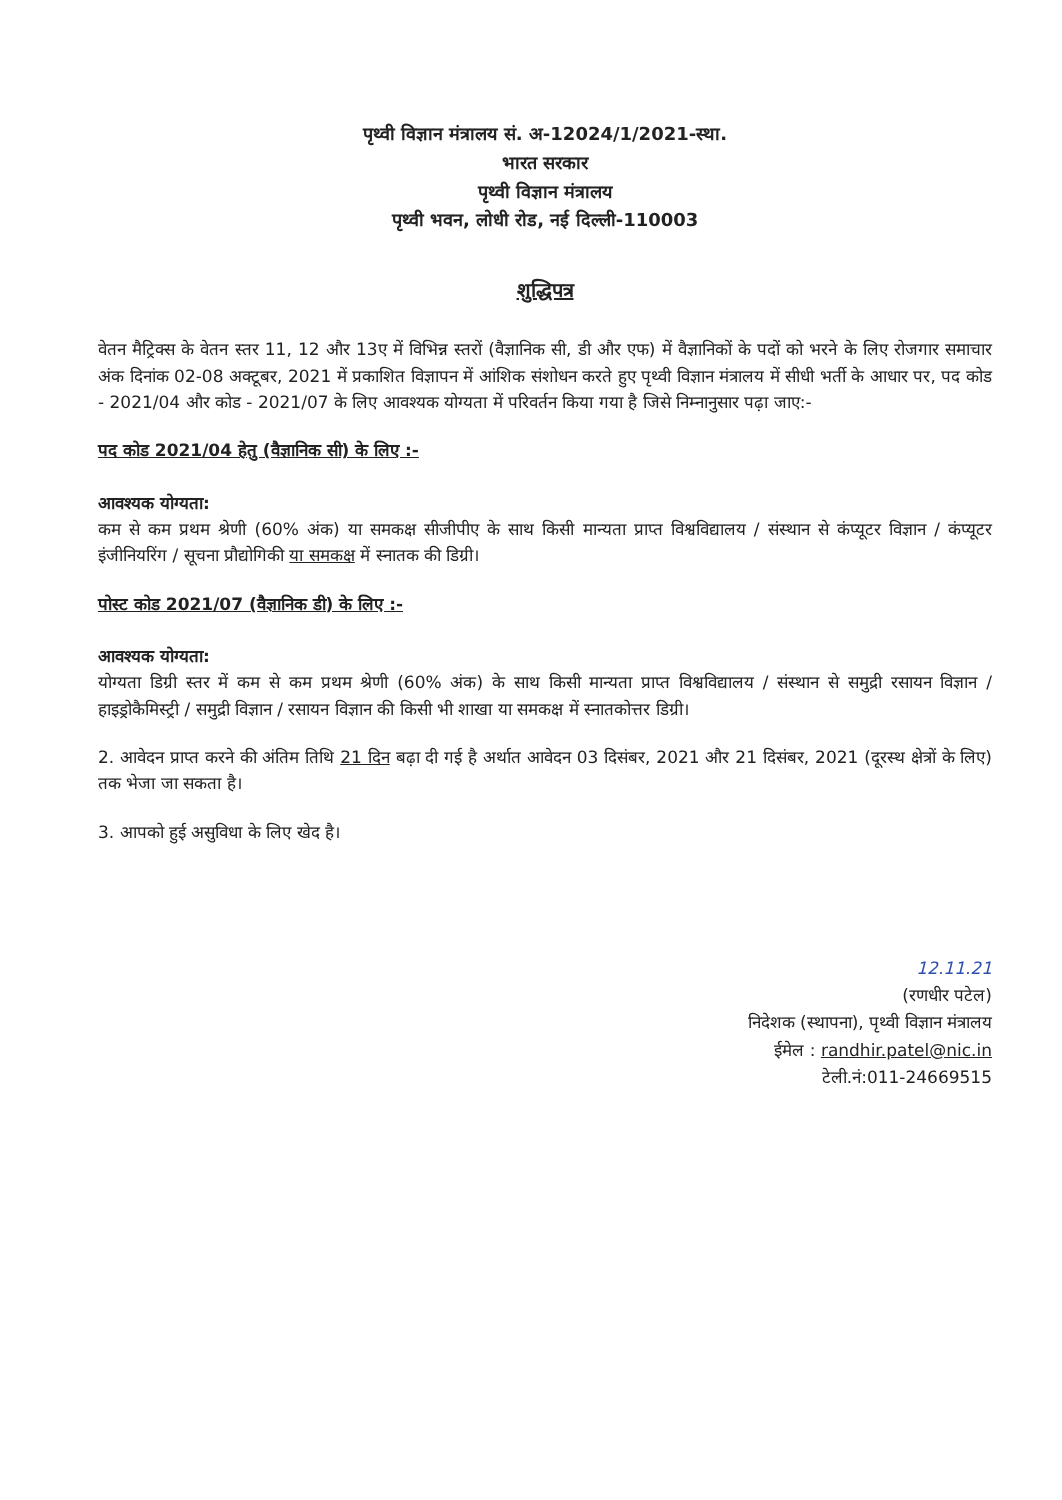पृथ्वी विज्ञान मंत्रालय सं. अ-12024/1/2021-स्था.
भारत सरकार
पृथ्वी विज्ञान मंत्रालय
पृथ्वी भवन, लोधी रोड, नई दिल्ली-110003
शुद्धिपत्र
वेतन मैट्रिक्स के वेतन स्तर 11, 12 और 13ए में विभिन्न स्तरों (वैज्ञानिक सी, डी और एफ) में वैज्ञानिकों के पदों को भरने के लिए रोजगार समाचार अंक दिनांक 02-08 अक्टूबर, 2021 में प्रकाशित विज्ञापन में आंशिक संशोधन करते हुए पृथ्वी विज्ञान मंत्रालय में सीधी भर्ती के आधार पर, पद कोड - 2021/04 और कोड - 2021/07 के लिए आवश्यक योग्यता में परिवर्तन किया गया है जिसे निम्नानुसार पढ़ा जाए:-
पद कोड 2021/04 हेतु (वैज्ञानिक सी) के लिए :-
आवश्यक योग्यता:
कम से कम प्रथम श्रेणी (60% अंक) या समकक्ष सीजीपीए के साथ किसी मान्यता प्राप्त विश्वविद्यालय / संस्थान से कंप्यूटर विज्ञान / कंप्यूटर इंजीनियरिंग / सूचना प्रौद्योगिकी या समकक्ष में स्नातक की डिग्री।
पोस्ट कोड 2021/07 (वैज्ञानिक डी) के लिए :-
आवश्यक योग्यता:
योग्यता डिग्री स्तर में कम से कम प्रथम श्रेणी (60% अंक) के साथ किसी मान्यता प्राप्त विश्वविद्यालय / संस्थान से समुद्री रसायन विज्ञान / हाइड्रोकैमिस्ट्री / समुद्री विज्ञान / रसायन विज्ञान की किसी भी शाखा या समकक्ष में स्नातकोत्तर डिग्री।
2. आवेदन प्राप्त करने की अंतिम तिथि 21 दिन बढ़ा दी गई है अर्थात आवेदन 03 दिसंबर, 2021 और 21 दिसंबर, 2021 (दूरस्थ क्षेत्रों के लिए) तक भेजा जा सकता है।
3. आपको हुई असुविधा के लिए खेद है।
12.11.21
(रणधीर पटेल)
निदेशक (स्थापना), पृथ्वी विज्ञान मंत्रालय
ईमेल : randhir.patel@nic.in
टेली.नं:011-24669515